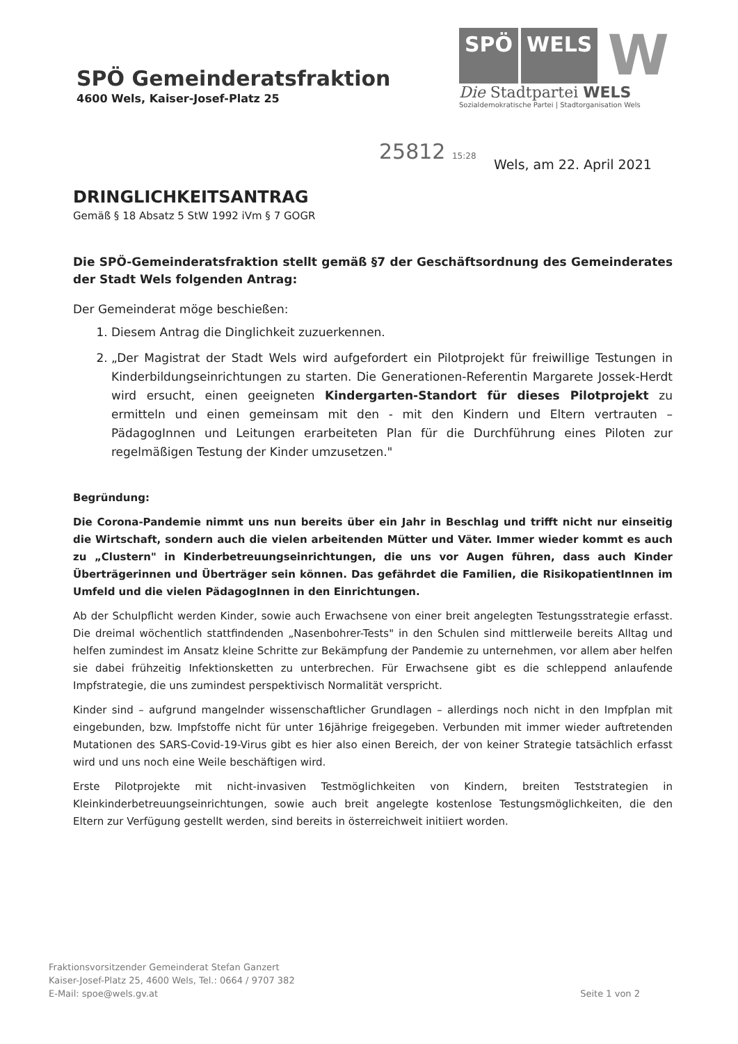SPÖ Gemeinderatsfraktion
4600 Wels, Kaiser-Josef-Platz 25
SPÖ WELS W
Die Stadtpartei WELS
Sozialdemokratische Partei | Stadtorganisation Wels
25812 15:28
Wels, am 22. April 2021
DRINGLICHKEITSANTRAG
Gemäß § 18 Absatz 5 StW 1992 iVm § 7 GOGR
Die SPÖ-Gemeinderatsfraktion stellt gemäß §7 der Geschäftsordnung des Gemeinderates der Stadt Wels folgenden Antrag:
Der Gemeinderat möge beschießen:
1. Diesem Antrag die Dinglichkeit zuzuerkennen.
2. „Der Magistrat der Stadt Wels wird aufgefordert ein Pilotprojekt für freiwillige Testungen in Kinderbildungseinrichtungen zu starten. Die Generationen-Referentin Margarete Jossek-Herdt wird ersucht, einen geeigneten Kindergarten-Standort für dieses Pilotprojekt zu ermitteln und einen gemeinsam mit den - mit den Kindern und Eltern vertrauten – PädagogInnen und Leitungen erarbeiteten Plan für die Durchführung eines Piloten zur regelmäßigen Testung der Kinder umzusetzen."
Begründung:
Die Corona-Pandemie nimmt uns nun bereits über ein Jahr in Beschlag und trifft nicht nur einseitig die Wirtschaft, sondern auch die vielen arbeitenden Mütter und Väter. Immer wieder kommt es auch zu „Clustern" in Kinderbetreuungseinrichtungen, die uns vor Augen führen, dass auch Kinder Überträgerinnen und Überträger sein können. Das gefährdet die Familien, die RisikopatientInnen im Umfeld und die vielen PädagogInnen in den Einrichtungen.
Ab der Schulpflicht werden Kinder, sowie auch Erwachsene von einer breit angelegten Testungsstrategie erfasst. Die dreimal wöchentlich stattfindenden „Nasenbohrer-Tests" in den Schulen sind mittlerweile bereits Alltag und helfen zumindest im Ansatz kleine Schritte zur Bekämpfung der Pandemie zu unternehmen, vor allem aber helfen sie dabei frühzeitig Infektionsketten zu unterbrechen. Für Erwachsene gibt es die schleppend anlaufende Impfstrategie, die uns zumindest perspektivisch Normalität verspricht.
Kinder sind – aufgrund mangelnder wissenschaftlicher Grundlagen – allerdings noch nicht in den Impfplan mit eingebunden, bzw. Impfstoffe nicht für unter 16jährige freigegeben. Verbunden mit immer wieder auftretenden Mutationen des SARS-Covid-19-Virus gibt es hier also einen Bereich, der von keiner Strategie tatsächlich erfasst wird und uns noch eine Weile beschäftigen wird.
Erste Pilotprojekte mit nicht-invasiven Testmöglichkeiten von Kindern, breiten Teststrategien in Kleinkinderbetreuungseinrichtungen, sowie auch breit angelegte kostenlose Testungsmöglichkeiten, die den Eltern zur Verfügung gestellt werden, sind bereits in österreichweit initiiert worden.
Fraktionsvorsitzender Gemeinderat Stefan Ganzert
Kaiser-Josef-Platz 25, 4600 Wels, Tel.: 0664 / 9707 382
E-Mail: spoe@wels.gv.at
Seite 1 von 2